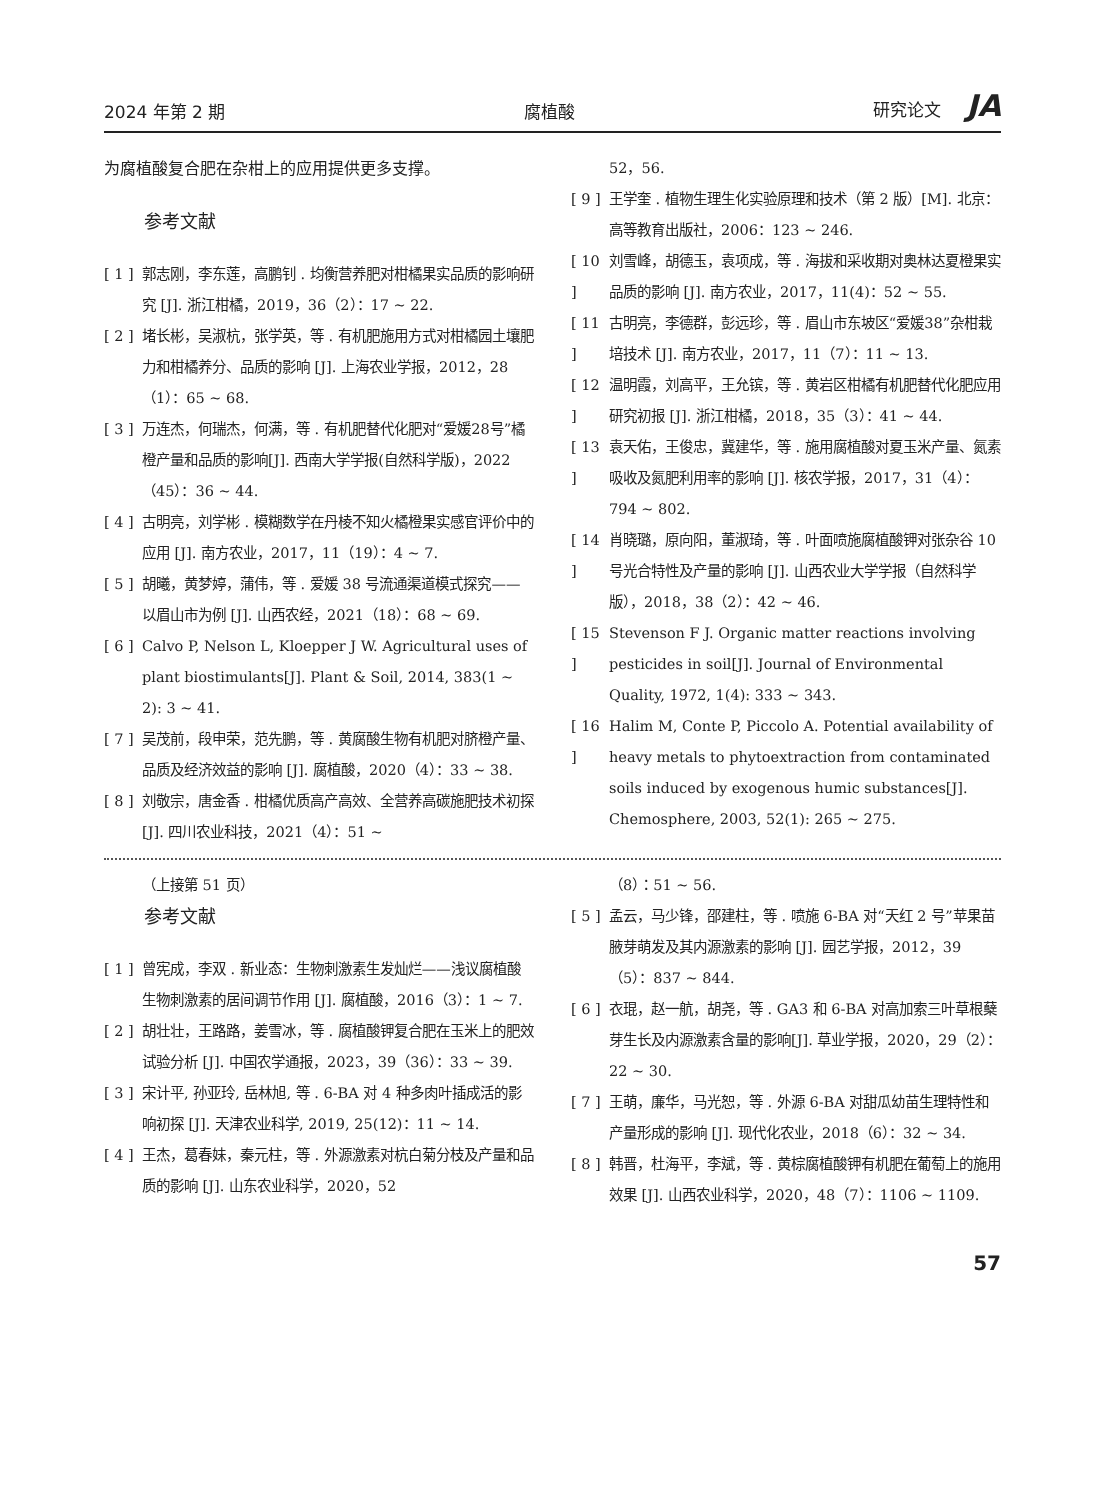2024 年第 2 期 腐植酸 研究论文 JA
为腐植酸复合肥在杂柑上的应用提供更多支撑。
参考文献
[ 1 ] 郭志刚，李东莲，高鹏钊 . 均衡营养肥对柑橘果实品质的影响研究 [J]. 浙江柑橘，2019，36（2）：17 ~ 22.
[ 2 ] 堵长彬，吴淑杭，张学英，等 . 有机肥施用方式对柑橘园土壤肥力和柑橘养分、品质的影响 [J]. 上海农业学报，2012，28（1）：65 ~ 68.
[ 3 ] 万连杰，何瑞杰，何满，等 . 有机肥替代化肥对“爱媛28号”橘橙产量和品质的影响[J]. 西南大学学报(自然科学版)，2022（45）：36 ~ 44.
[ 4 ] 古明亮，刘学彬 . 模糊数学在丹棱不知火橘橙果实感官评价中的应用 [J]. 南方农业，2017，11（19）：4 ~ 7.
[ 5 ] 胡曦，黄梦婷，蒲伟，等 . 爱媛 38 号流通渠道模式探究——以眉山市为例 [J]. 山西农经，2021（18）：68 ~ 69.
[ 6 ] Calvo P, Nelson L, Kloepper J W. Agricultural uses of plant biostimulants[J]. Plant & Soil, 2014, 383(1 ~ 2): 3 ~ 41.
[ 7 ] 吴茂前，段申荣，范先鹏，等 . 黄腐酸生物有机肥对脐橙产量、品质及经济效益的影响 [J]. 腐植酸，2020（4）：33 ~ 38.
[ 8 ] 刘敬宗，唐金香 . 柑橘优质高产高效、全营养高碳施肥技术初探 [J]. 四川农业科技，2021（4）：51 ~
52，56.
[ 9 ] 王学奎 . 植物生理生化实验原理和技术（第 2 版）[M]. 北京：高等教育出版社，2006：123 ~ 246.
[ 10 ] 刘雪峰，胡德玉，袁项成，等 . 海拔和采收期对奥林达夏橙果实品质的影响 [J]. 南方农业，2017，11(4)：52 ~ 55.
[ 11 ] 古明亮，李德群，彭远珍，等 . 眉山市东坡区“爱媛38”杂柑栽培技术 [J]. 南方农业，2017，11（7）：11 ~ 13.
[ 12 ] 温明霞，刘高平，王允镔，等 . 黄岩区柑橘有机肥替代化肥应用研究初报 [J]. 浙江柑橘，2018，35（3）：41 ~ 44.
[ 13 ] 袁天佑，王俊忠，冀建华，等 . 施用腐植酸对夏玉米产量、氮素吸收及氮肥利用率的影响 [J]. 核农学报，2017，31（4）：794 ~ 802.
[ 14 ] 肖晓璐，原向阳，董淑琦，等 . 叶面喷施腐植酸钾对张杂谷 10 号光合特性及产量的影响 [J]. 山西农业大学学报（自然科学版），2018，38（2）：42 ~ 46.
[ 15 ] Stevenson F J. Organic matter reactions involving pesticides in soil[J]. Journal of Environmental Quality, 1972, 1(4): 333 ~ 343.
[ 16 ] Halim M, Conte P, Piccolo A. Potential availability of heavy metals to phytoextraction from contaminated soils induced by exogenous humic substances[J]. Chemosphere, 2003, 52(1): 265 ~ 275.
（上接第 51 页）
参考文献
[ 1 ] 曾宪成，李双 . 新业态：生物刺激素生发灿烂——浅议腐植酸生物刺激素的居间调节作用 [J]. 腐植酸，2016（3）：1 ~ 7.
[ 2 ] 胡壮壮，王路路，姜雪冰，等 . 腐植酸钾复合肥在玉米上的肥效试验分析 [J]. 中国农学通报，2023，39（36）：33 ~ 39.
[ 3 ] 宋计平, 孙亚玲, 岳林旭, 等 . 6-BA 对 4 种多肉叶插成活的影响初探 [J]. 天津农业科学, 2019, 25(12)：11 ~ 14.
[ 4 ] 王杰，葛春妹，秦元柱，等 . 外源激素对杭白菊分枝及产量和品质的影响 [J]. 山东农业科学，2020，52
（8）：51 ~ 56.
[ 5 ] 孟云，马少锋，邵建柱，等 . 喷施 6-BA 对“天红 2 号”苹果苗腋芽萌发及其内源激素的影响 [J]. 园艺学报，2012，39（5）：837 ~ 844.
[ 6 ] 衣琨，赵一航，胡尧，等 . GA3 和 6-BA 对高加索三叶草根蘖芽生长及内源激素含量的影响[J]. 草业学报，2020，29（2）：22 ~ 30.
[ 7 ] 王萌，廉华，马光恕，等 . 外源 6-BA 对甜瓜幼苗生理特性和产量形成的影响 [J]. 现代化农业，2018（6）：32 ~ 34.
[ 8 ] 韩晋，杜海平，李斌，等 . 黄棕腐植酸钾有机肥在葡萄上的施用效果 [J]. 山西农业科学，2020，48（7）：1106 ~ 1109.
57